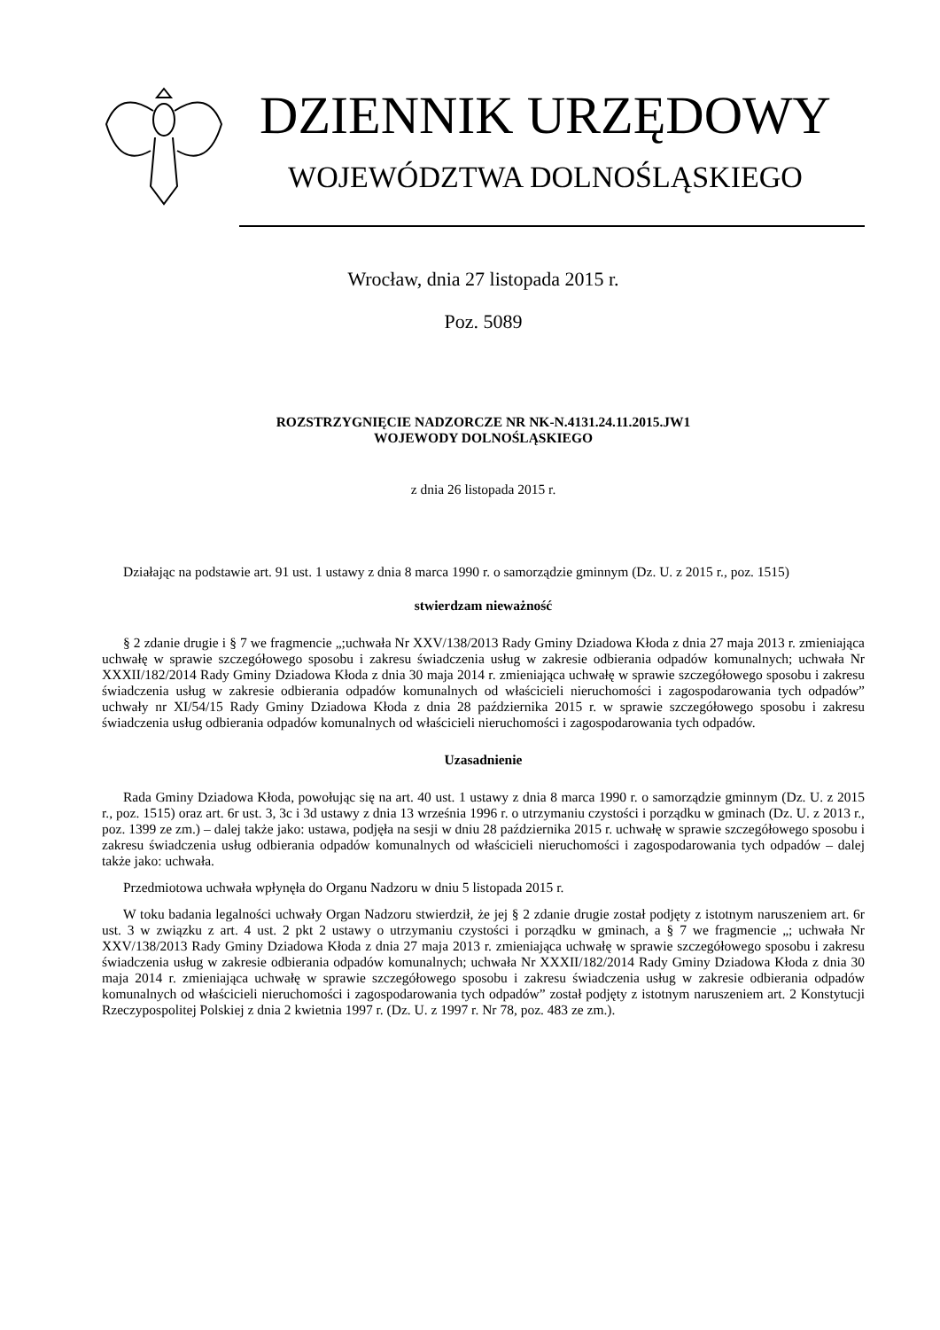DZIENNIK URZĘDOWY
WOJEWÓDZTWA DOLNOŚLĄSKIEGO
Wrocław, dnia 27 listopada 2015 r.
Poz. 5089
ROZSTRZYGNIĘCIE NADZORCZE NR NK-N.4131.24.11.2015.JW1
WOJEWODY DOLNOŚLĄSKIEGO
z dnia 26 listopada 2015 r.
Działając na podstawie art. 91 ust. 1 ustawy z dnia 8 marca 1990 r. o samorządzie gminnym (Dz. U. z 2015 r., poz. 1515)
stwierdzam nieważność
§ 2 zdanie drugie i § 7 we fragmencie „;uchwała Nr XXV/138/2013 Rady Gminy Dziadowa Kłoda z dnia 27 maja 2013 r. zmieniająca uchwałę w sprawie szczegółowego sposobu i zakresu świadczenia usług w zakresie odbierania odpadów komunalnych; uchwała Nr XXXII/182/2014 Rady Gminy Dziadowa Kłoda z dnia 30 maja 2014 r. zmieniająca uchwałę w sprawie szczegółowego sposobu i zakresu świadczenia usług w zakresie odbierania odpadów komunalnych od właścicieli nieruchomości i zagospodarowania tych odpadów” uchwały nr XI/54/15 Rady Gminy Dziadowa Kłoda z dnia 28 października 2015 r. w sprawie szczegółowego sposobu i zakresu świadczenia usług odbierania odpadów komunalnych od właścicieli nieruchomości i zagospodarowania tych odpadów.
Uzasadnienie
Rada Gminy Dziadowa Kłoda, powołując się na art. 40 ust. 1 ustawy z dnia 8 marca 1990 r. o samorządzie gminnym (Dz. U. z 2015 r., poz. 1515) oraz art. 6r ust. 3, 3c i 3d ustawy z dnia 13 września 1996 r. o utrzymaniu czystości i porządku w gminach (Dz. U. z 2013 r., poz. 1399 ze zm.) – dalej także jako: ustawa, podjęła na sesji w dniu 28 października 2015 r. uchwałę w sprawie szczegółowego sposobu i zakresu świadczenia usług odbierania odpadów komunalnych od właścicieli nieruchomości i zagospodarowania tych odpadów – dalej także jako: uchwała.
Przedmiotowa uchwała wpłynęła do Organu Nadzoru w dniu 5 listopada 2015 r.
W toku badania legalności uchwały Organ Nadzoru stwierdził, że jej § 2 zdanie drugie został podjęty z istotnym naruszeniem art. 6r ust. 3 w związku z art. 4 ust. 2 pkt 2 ustawy o utrzymaniu czystości i porządku w gminach, a § 7 we fragmencie „; uchwała Nr XXV/138/2013 Rady Gminy Dziadowa Kłoda z dnia 27 maja 2013 r. zmieniająca uchwałę w sprawie szczegółowego sposobu i zakresu świadczenia usług w zakresie odbierania odpadów komunalnych; uchwała Nr XXXII/182/2014 Rady Gminy Dziadowa Kłoda z dnia 30 maja 2014 r. zmieniająca uchwałę w sprawie szczegółowego sposobu i zakresu świadczenia usług w zakresie odbierania odpadów komunalnych od właścicieli nieruchomości i zagospodarowania tych odpadów” został podjęty z istotnym naruszeniem art. 2 Konstytucji Rzeczypospolitej Polskiej z dnia 2 kwietnia 1997 r. (Dz. U. z 1997 r. Nr 78, poz. 483 ze zm.).